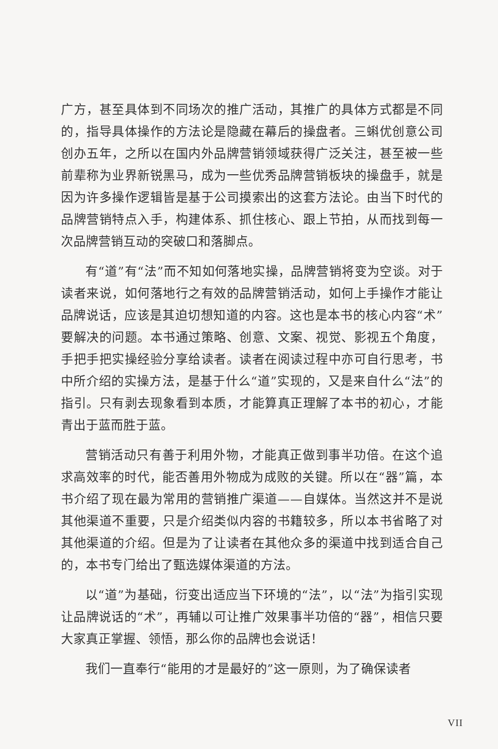广方，甚至具体到不同场次的推广活动，其推广的具体方式都是不同的，指导具体操作的方法论是隐藏在幕后的操盘者。三蝌优创意公司创办五年，之所以在国内外品牌营销领域获得广泛关注，甚至被一些前辈称为业界新锐黑马，成为一些优秀品牌营销板块的操盘手，就是因为许多操作逻辑皆是基于公司摸索出的这套方法论。由当下时代的品牌营销特点入手，构建体系、抓住核心、跟上节拍，从而找到每一次品牌营销互动的突破口和落脚点。
有“道”有“法”而不知如何落地实操，品牌营销将变为空谈。对于读者来说，如何落地行之有效的品牌营销活动，如何上手操作才能让品牌说话，应该是其迫切想知道的内容。这也是本书的核心内容“术”要解决的问题。本书通过策略、创意、文案、视觉、影视五个角度，手把手把实操经验分享给读者。读者在阅读过程中亦可自行思考，书中所介绍的实操方法，是基于什么“道”实现的，又是来自什么“法”的指引。只有剥去现象看到本质，才能算真正理解了本书的初心，才能青出于蓝而胜于蓝。
营销活动只有善于利用外物，才能真正做到事半功倍。在这个追求高效率的时代，能否善用外物成为成败的关键。所以在“器”篇，本书介绍了现在最为常用的营销推广渠道——自媒体。当然这并不是说其他渠道不重要，只是介绍类似内容的书籍较多，所以本书省略了对其他渠道的介绍。但是为了让读者在其他众多的渠道中找到适合自己的，本书专门给出了甄选媒体渠道的方法。
以“道”为基础，衍变出适应当下环境的“法”，以“法”为指引实现让品牌说话的“术”，再辅以可让推广效果事半功倍的“器”，相信只要大家真正掌握、领悟，那么你的品牌也会说话！
我们一直奉行“能用的才是最好的”这一原则，为了确保读者
VII